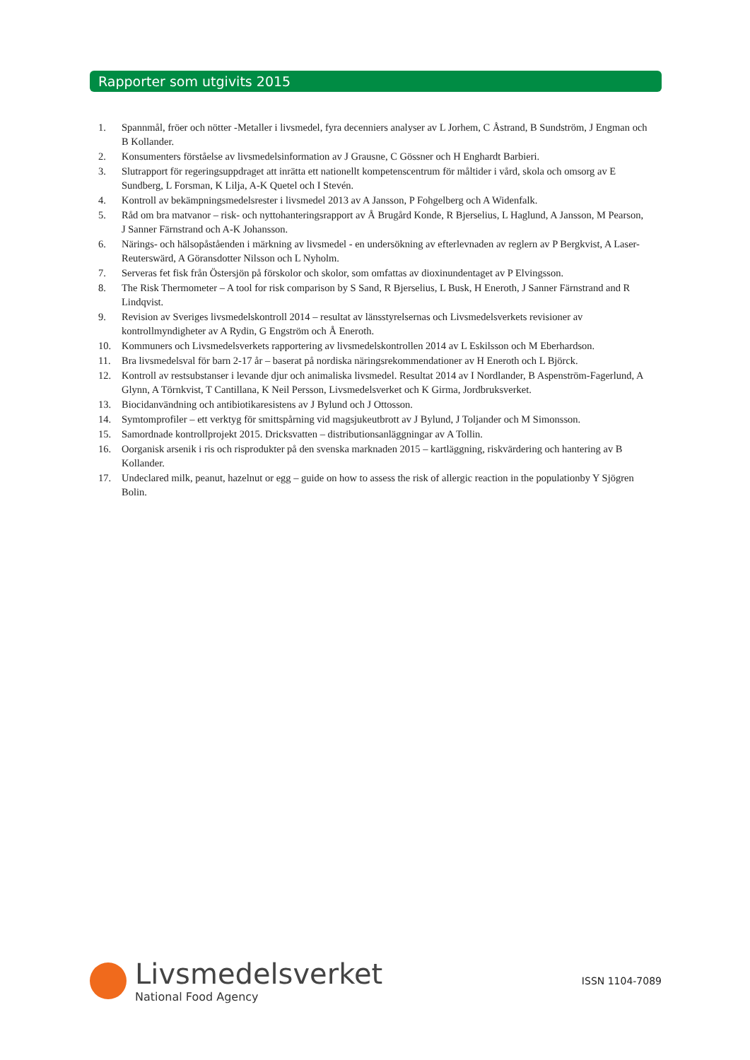Rapporter som utgivits 2015
1. Spannmål, fröer och nötter -Metaller i livsmedel, fyra decenniers analyser av L Jorhem, C Åstrand, B Sundström, J Engman och B Kollander.
2. Konsumenters förståelse av livsmedelsinformation av J Grausne, C Gössner och H Enghardt Barbieri.
3. Slutrapport för regeringsuppdraget att inrätta ett nationellt kompetenscentrum för måltider i vård, skola och omsorg av E Sundberg, L Forsman, K Lilja, A-K Quetel och I Stevén.
4. Kontroll av bekämpningsmedelsrester i livsmedel 2013 av A Jansson, P Fohgelberg och A Widenfalk.
5. Råd om bra matvanor – risk- och nyttohanteringsrapport av Å Brugård Konde, R Bjerselius, L Haglund, A Jansson, M Pearson, J Sanner Färnstrand och A-K Johansson.
6. Närings- och hälsopåståenden i märkning av livsmedel - en undersökning av efterlevnaden av reglern av P Bergkvist, A Laser-Reuterswärd, A Göransdotter Nilsson och L Nyholm.
7. Serveras fet fisk från Östersjön på förskolor och skolor, som omfattas av dioxinundentaget av P Elvingsson.
8. The Risk Thermometer – A tool for risk comparison by S Sand, R Bjerselius, L Busk, H Eneroth, J Sanner Färnstrand and R Lindqvist.
9. Revision av Sveriges livsmedelskontroll 2014 – resultat av länsstyrelsernas och Livsmedelsverkets revisioner av kontrollmyndigheter av A Rydin, G Engström och Å Eneroth.
10. Kommuners och Livsmedelsverkets rapportering av livsmedelskontrollen 2014 av L Eskilsson och M Eberhardson.
11. Bra livsmedelsval för barn 2-17 år – baserat på nordiska näringsrekommendationer av H Eneroth och L Björck.
12. Kontroll av restsubstanser i levande djur och animaliska livsmedel. Resultat 2014 av I Nordlander, B Aspenström-Fagerlund, A Glynn, A Törnkvist, T Cantillana, K Neil Persson, Livsmedelsverket och K Girma, Jordbruksverket.
13. Biocidanvändning och antibiotikaresistens av J Bylund och J Ottosson.
14. Symtomprofiler – ett verktyg för smittspårning vid magsjukeutbrott av J Bylund, J Toljander och M Simonsson.
15. Samordnade kontrollprojekt 2015. Dricksvatten – distributionsanläggningar av A Tollin.
16. Oorganisk arsenik i ris och risprodukter på den svenska marknaden 2015 – kartläggning, riskvärdering och hantering av B Kollander.
17. Undeclared milk, peanut, hazelnut or egg – guide on how to assess the risk of allergic reaction in the populationby Y Sjögren Bolin.
Livsmedelsverket
National Food Agency
ISSN 1104-7089